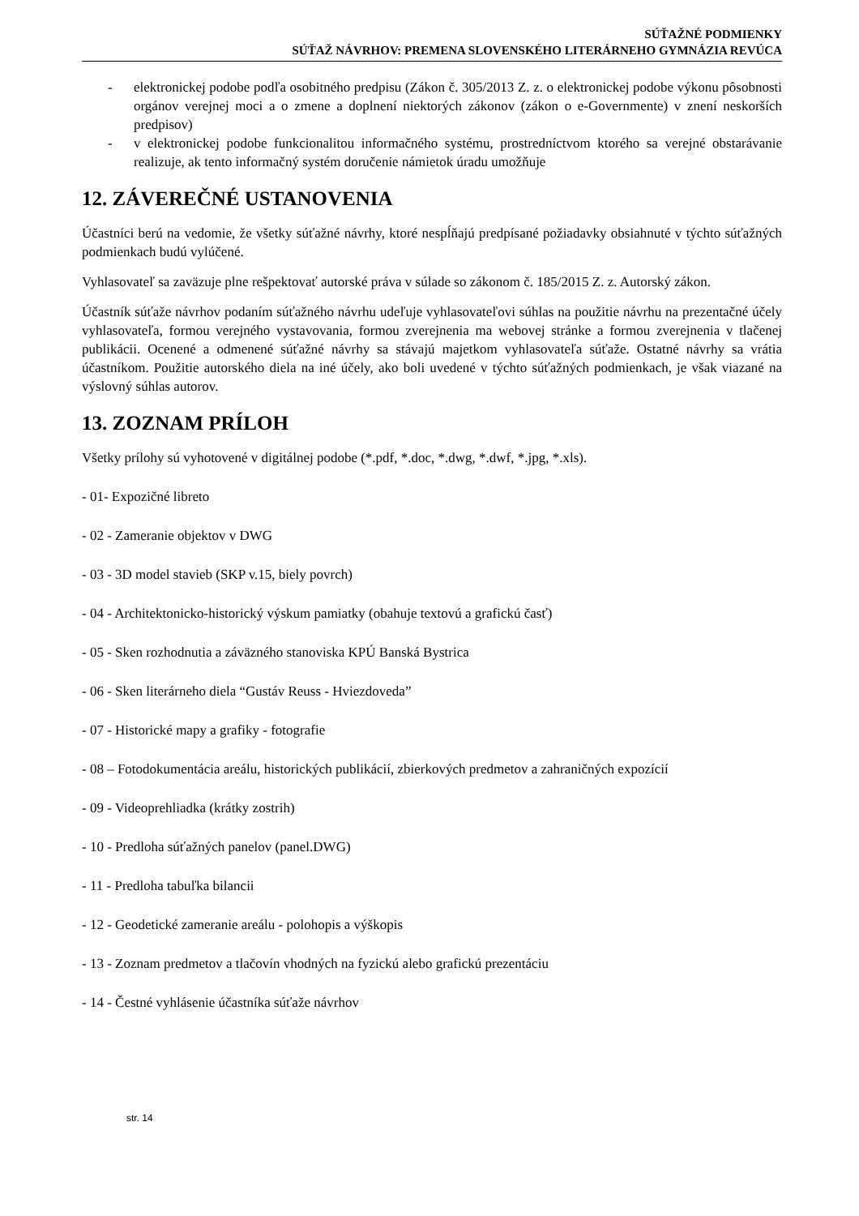SÚŤAŽNÉ PODMIENKY
SÚŤAŽ NÁVRHOV: PREMENA SLOVENSKÉHO LITERÁRNEHO GYMNÁZIA REVÚCA
- elektronickej podobe podľa osobitného predpisu (Zákon č. 305/2013 Z. z. o elektronickej podobe výkonu pôsobnosti orgánov verejnej moci a o zmene a doplnení niektorých zákonov (zákon o e-Governmente) v znení neskorších predpisov)
- v elektronickej podobe funkcionalitou informačného systému, prostredníctvom ktorého sa verejné obstarávanie realizuje, ak tento informačný systém doručenie námietok úradu umožňuje
12. ZÁVEREČNÉ USTANOVENIA
Účastníci berú na vedomie, že všetky súťažné návrhy, ktoré nespĺňajú predpísané požiadavky obsiahnuté v týchto súťažných podmienkach budú vylúčené.
Vyhlasovateľ sa zaväzuje plne rešpektovať autorské práva v súlade so zákonom č. 185/2015 Z. z. Autorský zákon.
Účastník súťaže návrhov podaním súťažného návrhu udeľuje vyhlasovateľovi súhlas na použitie návrhu na prezentačné účely vyhlasovateľa, formou verejného vystavovania, formou zverejnenia ma webovej stránke a formou zverejnenia v tlačenej publikácii. Ocenené a odmenené súťažné návrhy sa stávajú majetkom vyhlasovateľa súťaže. Ostatné návrhy sa vrátia účastníkom. Použitie autorského diela na iné účely, ako boli uvedené v týchto súťažných podmienkach, je však viazané na výslovný súhlas autorov.
13. ZOZNAM PRÍLOH
Všetky prílohy sú vyhotovené v digitálnej podobe (*.pdf, *.doc, *.dwg, *.dwf, *.jpg, *.xls).
- 01- Expozičné libreto
- 02 - Zameranie objektov v DWG
- 03 - 3D model stavieb (SKP v.15, biely povrch)
- 04 - Architektonicko-historický výskum pamiatky (obahuje textovú a grafickú časť)
- 05 - Sken rozhodnutia a záväzného stanoviska KPÚ Banská Bystrica
- 06 - Sken literárneho diela “Gustáv Reuss - Hviezdoveda”
- 07 - Historické mapy a grafiky - fotografie
- 08 – Fotodokumentácia areálu, historických publikácií, zbierkových predmetov a zahraničných expozícií
- 09 - Videoprehliadka (krátky zostrih)
- 10 - Predloha súťažných panelov (panel.DWG)
- 11 - Predloha tabuľka bilancii
- 12 - Geodetické zameranie areálu - polohopis a výškopis
- 13 - Zoznam predmetov a tlačovín vhodných na fyzickú alebo grafickú prezentáciu
- 14 - Čestné vyhlásenie účastníka súťaže návrhov
str. 14